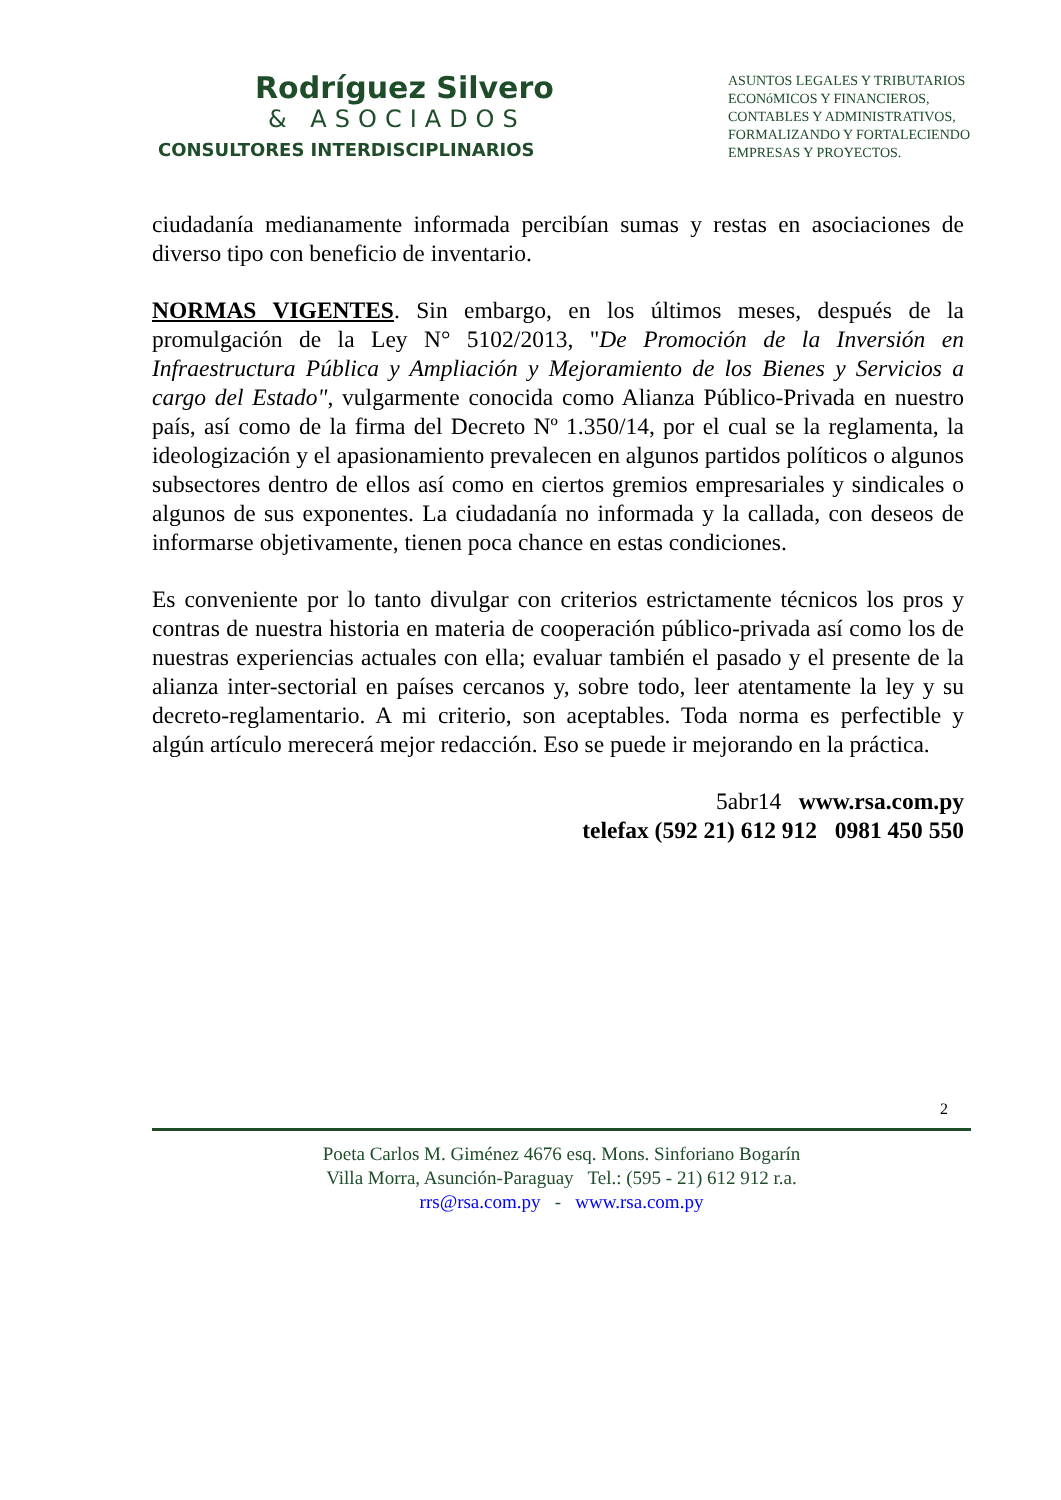Rodríguez Silvero
& ASOCIADOS
CONSULTORES INTERDISCIPLINARIOS
ASUNTOS LEGALES Y TRIBUTARIOS
ECONóMICOS Y FINANCIEROS,
CONTABLES Y ADMINISTRATIVOS,
FORMALIZANDO Y FORTALECIENDO
EMPRESAS Y PROYECTOS.
ciudadanía medianamente informada percibían sumas y restas en asociaciones de diverso tipo con beneficio de inventario.
NORMAS VIGENTES. Sin embargo, en los últimos meses, después de la promulgación de la Ley N° 5102/2013, "De Promoción de la Inversión en Infraestructura Pública y Ampliación y Mejoramiento de los Bienes y Servicios a cargo del Estado", vulgarmente conocida como Alianza Público-Privada en nuestro país, así como de la firma del Decreto Nº 1.350/14, por el cual se la reglamenta, la ideologización y el apasionamiento prevalecen en algunos partidos políticos o algunos subsectores dentro de ellos así como en ciertos gremios empresariales y sindicales o algunos de sus exponentes. La ciudadanía no informada y la callada, con deseos de informarse objetivamente, tienen poca chance en estas condiciones.
Es conveniente por lo tanto divulgar con criterios estrictamente técnicos los pros y contras de nuestra historia en materia de cooperación público-privada así como los de nuestras experiencias actuales con ella; evaluar también el pasado y el presente de la alianza inter-sectorial en países cercanos y, sobre todo, leer atentamente la ley y su decreto-reglamentario. A mi criterio, son aceptables. Toda norma es perfectible y algún artículo merecerá mejor redacción. Eso se puede ir mejorando en la práctica.
5abr14 www.rsa.com.py
telefax (592 21) 612 912 0981 450 550
2
Poeta Carlos M. Giménez 4676 esq. Mons. Sinforiano Bogarín
Villa Morra, Asunción-Paraguay Tel.: (595 - 21) 612 912 r.a.
rrs@rsa.com.py - www.rsa.com.py